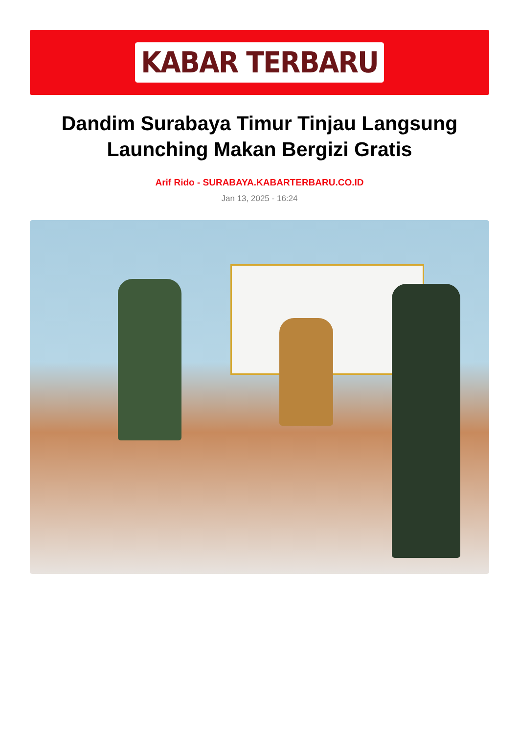KABAR TERBARU
Dandim Surabaya Timur Tinjau Langsung Launching Makan Bergizi Gratis
Arif Rido - SURABAYA.KABARTERBARU.CO.ID
Jan 13, 2025 - 16:24